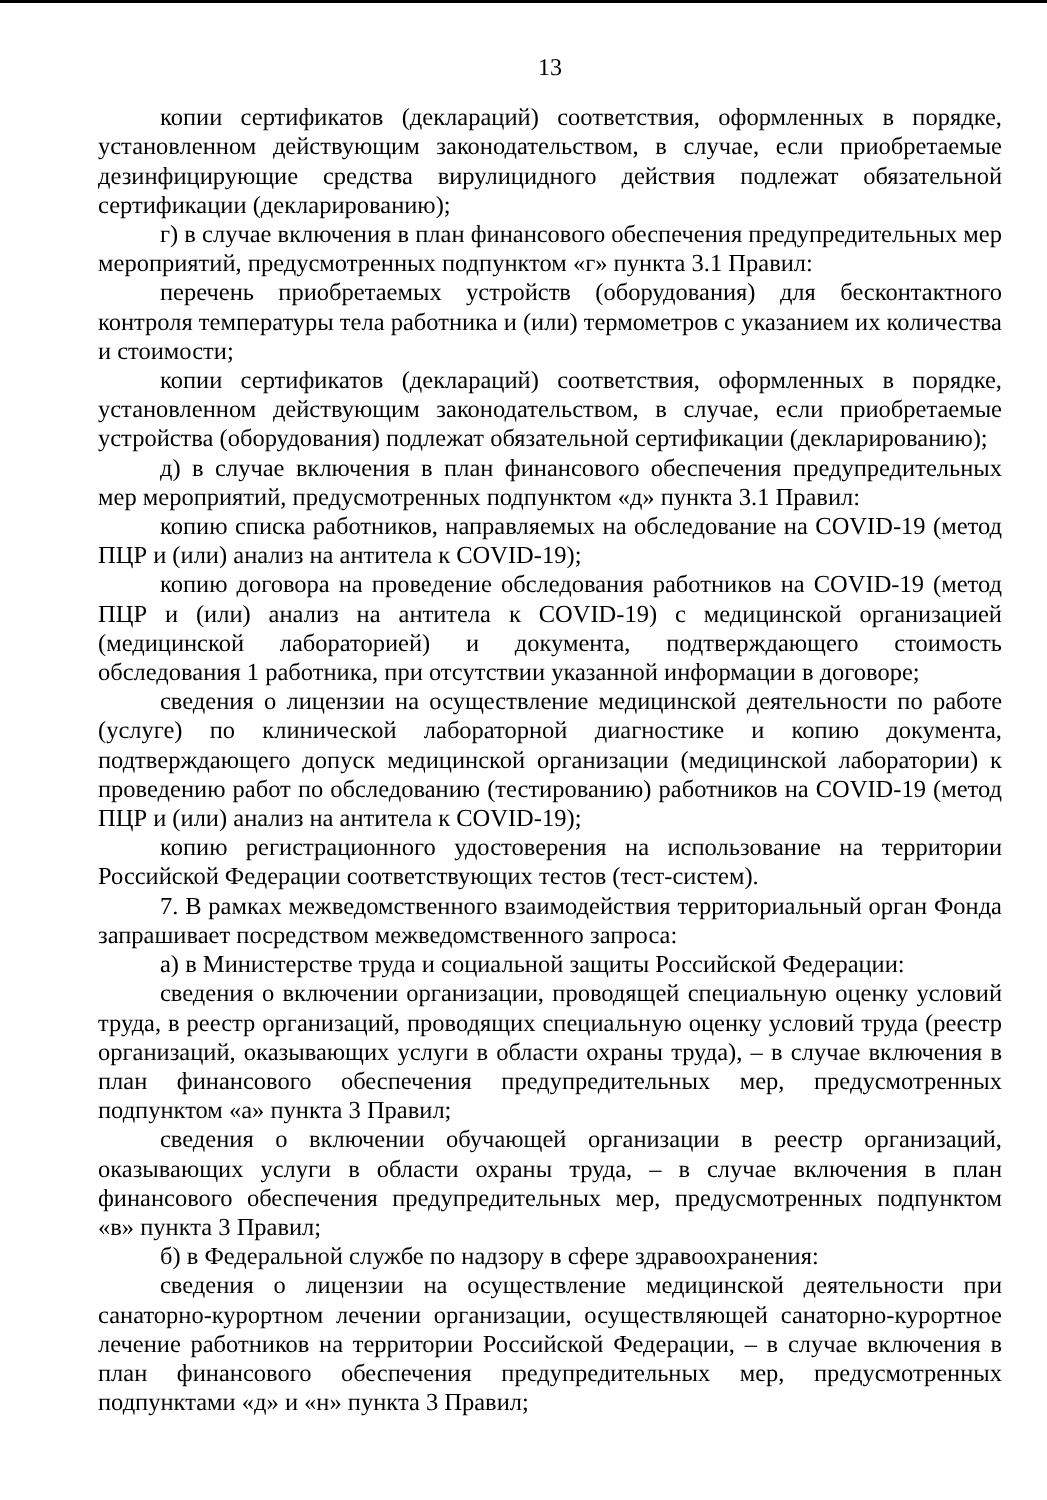13
копии сертификатов (деклараций) соответствия, оформленных в порядке, установленном действующим законодательством, в случае, если приобретаемые дезинфицирующие средства вирулицидного действия подлежат обязательной сертификации (декларированию);
г) в случае включения в план финансового обеспечения предупредительных мер мероприятий, предусмотренных подпунктом «г» пункта 3.1 Правил:
перечень приобретаемых устройств (оборудования) для бесконтактного контроля температуры тела работника и (или) термометров с указанием их количества и стоимости;
копии сертификатов (деклараций) соответствия, оформленных в порядке, установленном действующим законодательством, в случае, если приобретаемые устройства (оборудования) подлежат обязательной сертификации (декларированию);
д) в случае включения в план финансового обеспечения предупредительных мер мероприятий, предусмотренных подпунктом «д» пункта 3.1 Правил:
копию списка работников, направляемых на обследование на COVID-19 (метод ПЦР и (или) анализ на антитела к COVID-19);
копию договора на проведение обследования работников на COVID-19 (метод ПЦР и (или) анализ на антитела к COVID-19) с медицинской организацией (медицинской лабораторией) и документа, подтверждающего стоимость обследования 1 работника, при отсутствии указанной информации в договоре;
сведения о лицензии на осуществление медицинской деятельности по работе (услуге) по клинической лабораторной диагностике и копию документа, подтверждающего допуск медицинской организации (медицинской лаборатории) к проведению работ по обследованию (тестированию) работников на COVID-19 (метод ПЦР и (или) анализ на антитела к COVID-19);
копию регистрационного удостоверения на использование на территории Российской Федерации соответствующих тестов (тест-систем).
7. В рамках межведомственного взаимодействия территориальный орган Фонда запрашивает посредством межведомственного запроса:
а) в Министерстве труда и социальной защиты Российской Федерации:
сведения о включении организации, проводящей специальную оценку условий труда, в реестр организаций, проводящих специальную оценку условий труда (реестр организаций, оказывающих услуги в области охраны труда), – в случае включения в план финансового обеспечения предупредительных мер, предусмотренных подпунктом «а» пункта 3 Правил;
сведения о включении обучающей организации в реестр организаций, оказывающих услуги в области охраны труда, – в случае включения в план финансового обеспечения предупредительных мер, предусмотренных подпунктом «в» пункта 3 Правил;
б) в Федеральной службе по надзору в сфере здравоохранения:
сведения о лицензии на осуществление медицинской деятельности при санаторно-курортном лечении организации, осуществляющей санаторно-курортное лечение работников на территории Российской Федерации, – в случае включения в план финансового обеспечения предупредительных мер, предусмотренных подпунктами «д» и «н» пункта 3 Правил;